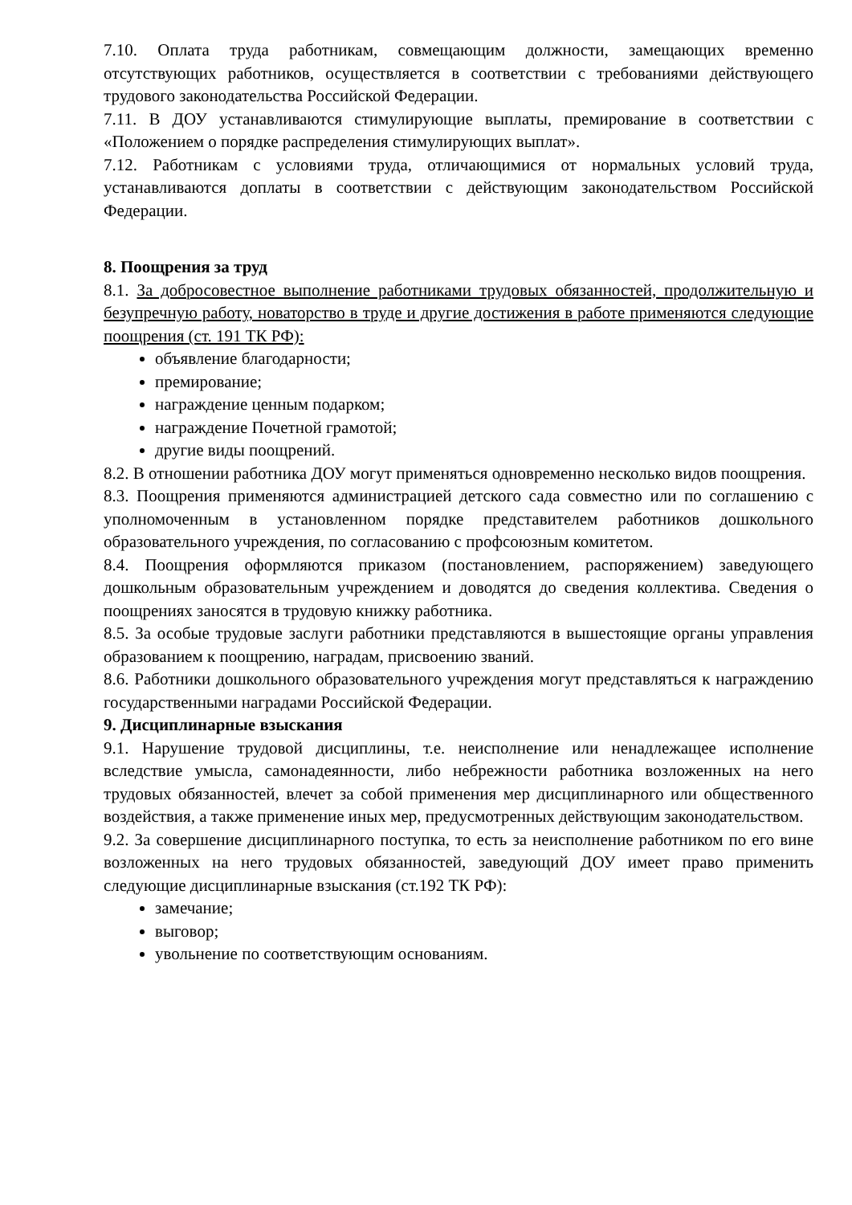7.10. Оплата труда работникам, совмещающим должности, замещающих временно отсутствующих работников, осуществляется в соответствии с требованиями действующего трудового законодательства Российской Федерации.
7.11. В ДОУ устанавливаются стимулирующие выплаты, премирование в соответствии с «Положением о порядке распределения стимулирующих выплат».
7.12. Работникам с условиями труда, отличающимися от нормальных условий труда, устанавливаются доплаты в соответствии с действующим законодательством Российской Федерации.
8. Поощрения за труд
8.1. За добросовестное выполнение работниками трудовых обязанностей, продолжительную и безупречную работу, новаторство в труде и другие достижения в работе применяются следующие поощрения (ст. 191 ТК РФ):
объявление благодарности;
премирование;
награждение ценным подарком;
награждение Почетной грамотой;
другие виды поощрений.
8.2. В отношении работника ДОУ могут применяться одновременно несколько видов поощрения.
8.3. Поощрения применяются администрацией детского сада совместно или по соглашению с уполномоченным в установленном порядке представителем работников дошкольного образовательного учреждения, по согласованию с профсоюзным комитетом.
8.4. Поощрения оформляются приказом (постановлением, распоряжением) заведующего дошкольным образовательным учреждением и доводятся до сведения коллектива. Сведения о поощрениях заносятся в трудовую книжку работника.
8.5. За особые трудовые заслуги работники представляются в вышестоящие органы управления образованием к поощрению, наградам, присвоению званий.
8.6. Работники дошкольного образовательного учреждения могут представляться к награждению государственными наградами Российской Федерации.
9. Дисциплинарные взыскания
9.1. Нарушение трудовой дисциплины, т.е. неисполнение или ненадлежащее исполнение вследствие умысла, самонадеянности, либо небрежности работника возложенных на него трудовых обязанностей, влечет за собой применения мер дисциплинарного или общественного воздействия, а также применение иных мер, предусмотренных действующим законодательством.
9.2. За совершение дисциплинарного поступка, то есть за неисполнение работником по его вине возложенных на него трудовых обязанностей, заведующий ДОУ имеет право применить следующие дисциплинарные взыскания (ст.192 ТК РФ):
замечание;
выговор;
увольнение по соответствующим основаниям.